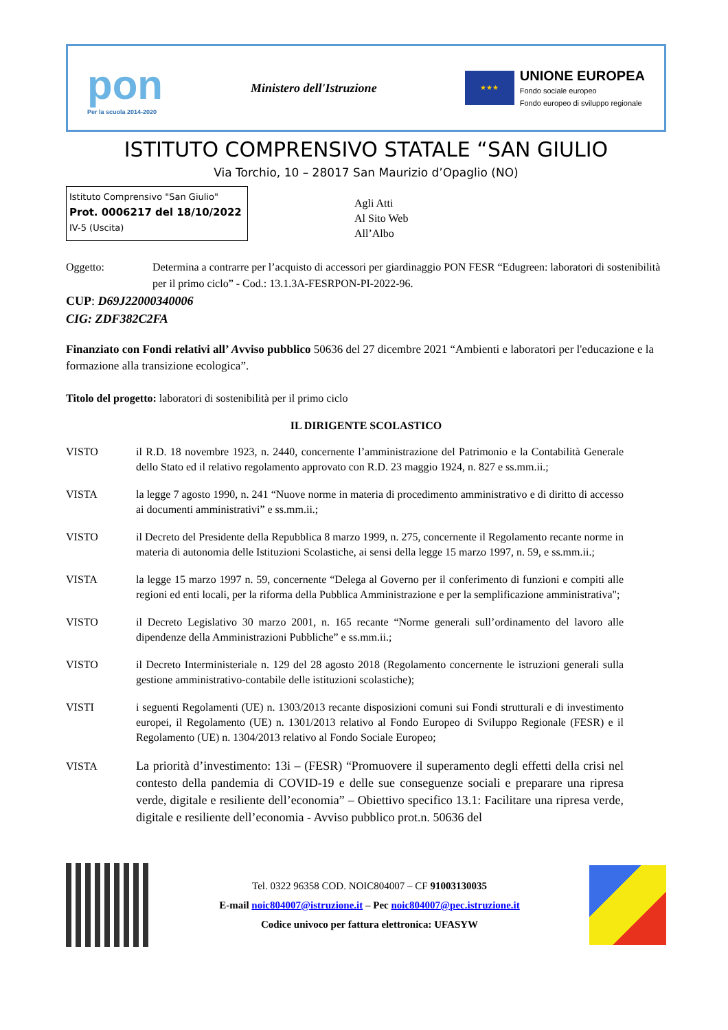pon
Per la scuola 2014-2020
Ministero dell'Istruzione
★★★
UNIONE EUROPEA
Fondo sociale europeo
Fondo europeo di sviluppo regionale
ISTITUTO COMPRENSIVO STATALE “SAN GIULIO
Via Torchio, 10 – 28017 San Maurizio d’Opaglio (NO)
Istituto Comprensivo "San Giulio"
Prot. 0006217 del 18/10/2022
IV-5 (Uscita)
Agli Atti
Al Sito Web
All’Albo
Oggetto: Determina a contrarre per l’acquisto di accessori per giardinaggio PON FESR “Edugreen: laboratori di sostenibilità per il primo ciclo” - Cod.: 13.1.3A-FESRPON-PI-2022-96.
CUP: D69J22000340006
CIG: ZDF382C2FA
Finanziato con Fondi relativi all’ Avviso pubblico 50636 del 27 dicembre 2021 “Ambienti e laboratori per l'educazione e la formazione alla transizione ecologica”.
Titolo del progetto: laboratori di sostenibilità per il primo ciclo
IL DIRIGENTE SCOLASTICO
VISTO il R.D. 18 novembre 1923, n. 2440, concernente l’amministrazione del Patrimonio e la Contabilità Generale dello Stato ed il relativo regolamento approvato con R.D. 23 maggio 1924, n. 827 e ss.mm.ii.;
VISTA la legge 7 agosto 1990, n. 241 “Nuove norme in materia di procedimento amministrativo e di diritto di accesso ai documenti amministrativi” e ss.mm.ii.;
VISTO il Decreto del Presidente della Repubblica 8 marzo 1999, n. 275, concernente il Regolamento recante norme in materia di autonomia delle Istituzioni Scolastiche, ai sensi della legge 15 marzo 1997, n. 59, e ss.mm.ii.;
VISTA la legge 15 marzo 1997 n. 59, concernente “Delega al Governo per il conferimento di funzioni e compiti alle regioni ed enti locali, per la riforma della Pubblica Amministrazione e per la semplificazione amministrativa";
VISTO il Decreto Legislativo 30 marzo 2001, n. 165 recante “Norme generali sull’ordinamento del lavoro alle dipendenze della Amministrazioni Pubbliche” e ss.mm.ii.;
VISTO il Decreto Interministeriale n. 129 del 28 agosto 2018 (Regolamento concernente le istruzioni generali sulla gestione amministrativo-contabile delle istituzioni scolastiche);
VISTI i seguenti Regolamenti (UE) n. 1303/2013 recante disposizioni comuni sui Fondi strutturali e di investimento europei, il Regolamento (UE) n. 1301/2013 relativo al Fondo Europeo di Sviluppo Regionale (FESR) e il Regolamento (UE) n. 1304/2013 relativo al Fondo Sociale Europeo;
VISTA La priorità d’investimento: 13i – (FESR) “Promuovere il superamento degli effetti della crisi nel contesto della pandemia di COVID-19 e delle sue conseguenze sociali e preparare una ripresa verde, digitale e resiliente dell’economia” – Obiettivo specifico 13.1: Facilitare una ripresa verde, digitale e resiliente dell’economia - Avviso pubblico prot.n. 50636 del
Tel. 0322 96358 COD. NOIC804007 – CF 91003130035
E-mail noic804007@istruzione.it – Pec noic804007@pec.istruzione.it
Codice univoco per fattura elettronica: UFASYW